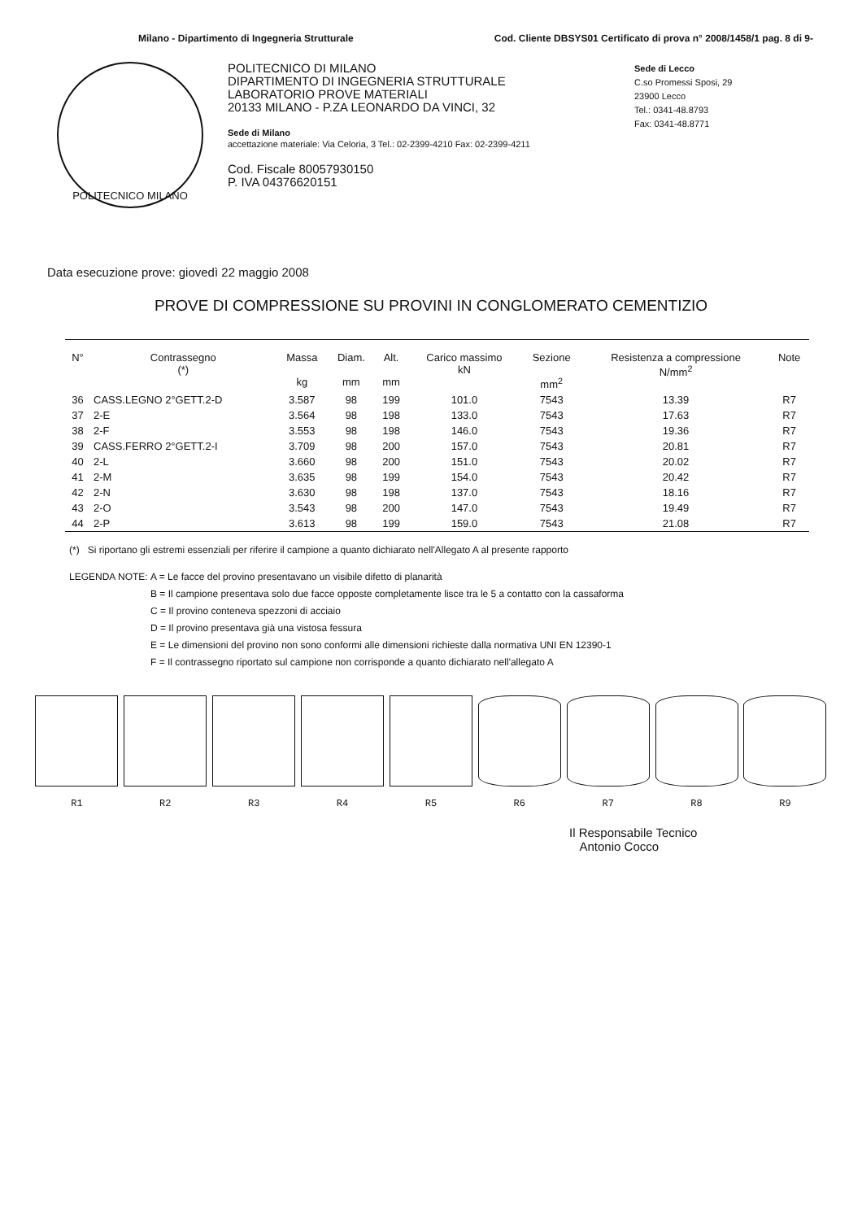Milano - Dipartimento di Ingegneria Strutturale Cod. Cliente DBSYS01 Certificato di prova n° 2008/1458/1 pag. 8 di 9-
POLITECNICO MILANO
POLITECNICO DI MILANO
DIPARTIMENTO DI INGEGNERIA STRUTTURALE
LABORATORIO PROVE MATERIALI
20133 MILANO - P.ZA LEONARDO DA VINCI, 32
Sede di Milano
accettazione materiale: Via Celoria, 3 Tel.: 02-2399-4210 Fax: 02-2399-4211
Cod. Fiscale 80057930150
P. IVA 04376620151
Sede di Lecco
C.so Promessi Sposi, 29
23900 Lecco
Tel.: 0341-48.8793
Fax: 0341-48.8771
Data esecuzione prove: giovedì 22 maggio 2008
PROVE DI COMPRESSIONE SU PROVINI IN CONGLOMERATO CEMENTIZIO
| N° | Contrassegno (*) | Massa kg | Diam. mm | Alt. mm | Carico massimo kN | Sezione mm<sup>2</sup> | Resistenza a compressione N/mm<sup>2</sup> | Note |
| --- | --- | --- | --- | --- | --- | --- | --- | --- |
| 36 | CASS.LEGNO 2°GETT.2-D | 3.587 | 98 | 199 | 101.0 | 7543 | 13.39 | R7 |
| 37 | 2-E | 3.564 | 98 | 198 | 133.0 | 7543 | 17.63 | R7 |
| 38 | 2-F | 3.553 | 98 | 198 | 146.0 | 7543 | 19.36 | R7 |
| 39 | CASS.FERRO 2°GETT.2-I | 3.709 | 98 | 200 | 157.0 | 7543 | 20.81 | R7 |
| 40 | 2-L | 3.660 | 98 | 200 | 151.0 | 7543 | 20.02 | R7 |
| 41 | 2-M | 3.635 | 98 | 199 | 154.0 | 7543 | 20.42 | R7 |
| 42 | 2-N | 3.630 | 98 | 198 | 137.0 | 7543 | 18.16 | R7 |
| 43 | 2-O | 3.543 | 98 | 200 | 147.0 | 7543 | 19.49 | R7 |
| 44 | 2-P | 3.613 | 98 | 199 | 159.0 | 7543 | 21.08 | R7 |
(*) Si riportano gli estremi essenziali per riferire il campione a quanto dichiarato nell'Allegato A al presente rapporto
LEGENDA NOTE: A = Le facce del provino presentavano un visibile difetto di planarità
B = Il campione presentava solo due facce opposte completamente lisce tra le 5 a contatto con la cassaforma
C = Il provino conteneva spezzoni di acciaio
D = Il provino presentava già una vistosa fessura
E = Le dimensioni del provino non sono conformi alle dimensioni richieste dalla normativa UNI EN 12390-1
F = Il contrassegno riportato sul campione non corrisponde a quanto dichiarato nell'allegato A
R1 R2 R3 R4 R5 R6 R7 R8 R9
Il Responsabile Tecnico
Antonio Cocco